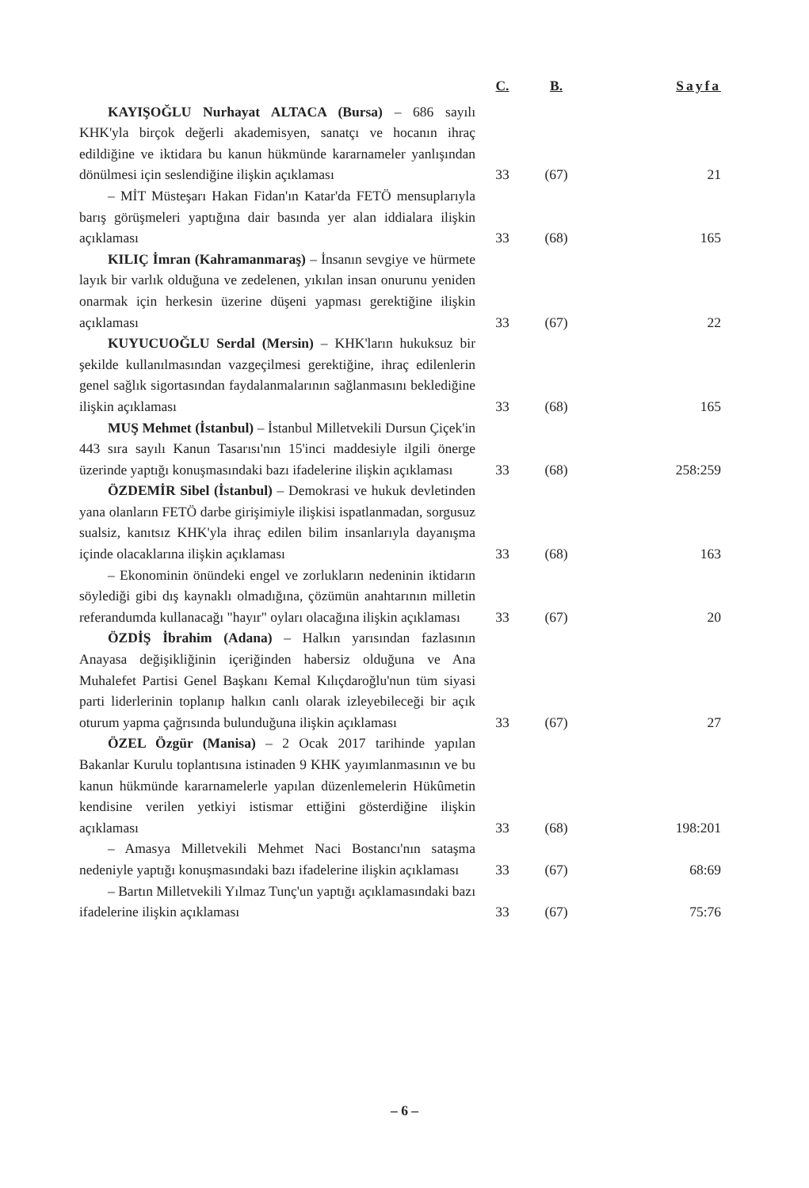| | C. | B. | Sayfa |
| --- | --- | --- | --- |
| KAYIŞOĞLU Nurhayat ALTACA (Bursa) – 686 sayılı KHK'yla birçok değerli akademisyen, sanatçı ve hocanın ihraç edildiğine ve iktidara bu kanun hükmünde kararnameler yanlışından dönülmesi için seslendiğine ilişkin açıklaması | 33 | (67) | 21 |
| – MİT Müsteşarı Hakan Fidan'ın Katar'da FETÖ mensuplarıyla barış görüşmeleri yaptığına dair basında yer alan iddialara ilişkin açıklaması | 33 | (68) | 165 |
| KILIÇ İmran (Kahramanmaraş) – İnsanın sevgiye ve hürmete layık bir varlık olduğuna ve zedelenen, yıkılan insan onurunu yeniden onarmak için herkesin üzerine düşeni yapması gerektiğine ilişkin açıklaması | 33 | (67) | 22 |
| KUYUCUOĞLU Serdal (Mersin) – KHK'ların hukuksuz bir şekilde kullanılmasından vazgeçilmesi gerektiğine, ihraç edilenlerin genel sağlık sigortasından faydalanmalarının sağlanmasını beklediğine ilişkin açıklaması | 33 | (68) | 165 |
| MUŞ Mehmet (İstanbul) – İstanbul Milletvekili Dursun Çiçek'in 443 sıra sayılı Kanun Tasarısı'nın 15'inci maddesiyle ilgili önerge üzerinde yaptığı konuşmasındaki bazı ifadelerine ilişkin açıklaması | 33 | (68) | 258:259 |
| ÖZDEMİR Sibel (İstanbul) – Demokrasi ve hukuk devletinden yana olanların FETÖ darbe girişimiyle ilişkisi ispatlanmadan, sorgusuz sualsiz, kanıtsız KHK'yla ihraç edilen bilim insanlarıyla dayanışma içinde olacaklarına ilişkin açıklaması | 33 | (68) | 163 |
| – Ekonominin önündeki engel ve zorlukların nedeninin iktidarın söylediği gibi dış kaynaklı olmadığına, çözümün anahtarının milletin referandumda kullanacağı "hayır" oyları olacağına ilişkin açıklaması | 33 | (67) | 20 |
| ÖZDİŞ İbrahim (Adana) – Halkın yarısından fazlasının Anayasa değişikliğinin içeriğinden habersiz olduğuna ve Ana Muhalefet Partisi Genel Başkanı Kemal Kılıçdaroğlu'nun tüm siyasi parti liderlerinin toplanıp halkın canlı olarak izleyebileceği bir açık oturum yapma çağrısında bulunduğuna ilişkin açıklaması | 33 | (67) | 27 |
| ÖZEL Özgür (Manisa) – 2 Ocak 2017 tarihinde yapılan Bakanlar Kurulu toplantısına istinaden 9 KHK yayımlanmasının ve bu kanun hükmünde kararnamelerle yapılan düzenlemelerin Hükûmetin kendisine verilen yetkiyi istismar ettiğini gösterdiğine ilişkin açıklaması | 33 | (68) | 198:201 |
| – Amasya Milletvekili Mehmet Naci Bostancı'nın sataşma nedeniyle yaptığı konuşmasındaki bazı ifadelerine ilişkin açıklaması | 33 | (67) | 68:69 |
| – Bartın Milletvekili Yılmaz Tunç'un yaptığı açıklamasındaki bazı ifadelerine ilişkin açıklaması | 33 | (67) | 75:76 |
– 6 –